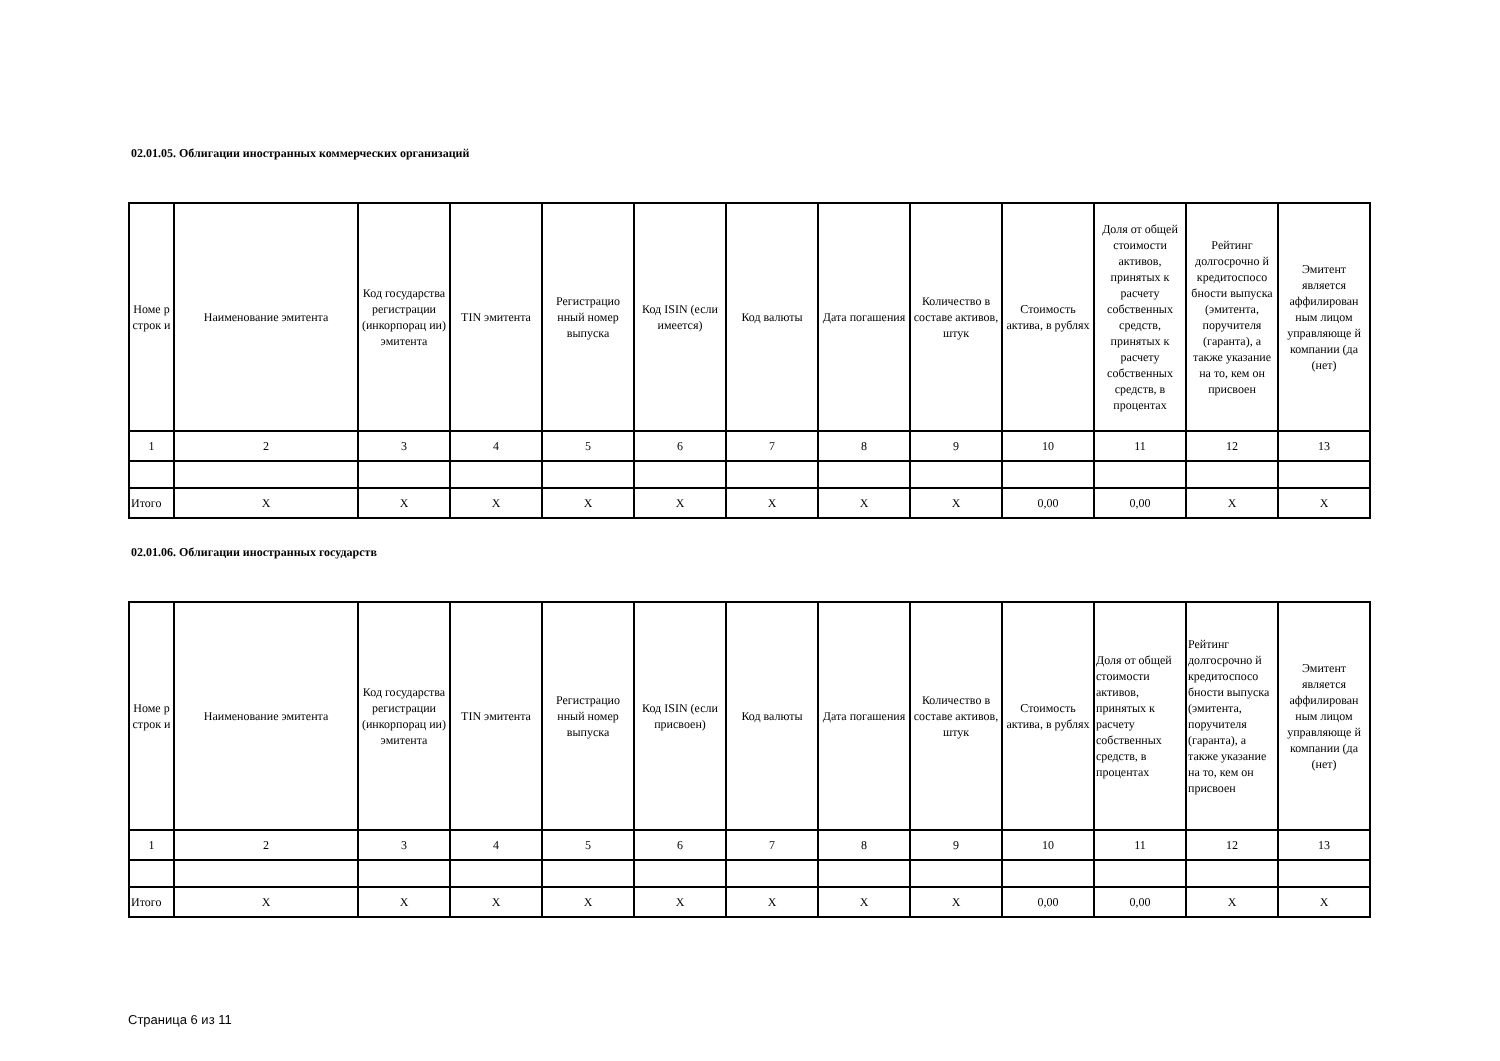02.01.05. Облигации иностранных коммерческих организаций
| Номе р строк и | Наименование эмитента | Код государства регистрации (инкорпорац ии) эмитента | TIN эмитента | Регистрацио нный номер выпуска | Код ISIN (если имеется) | Код валюты | Дата погашения | Количество в составе активов, штук | Стоимость актива, в рублях | Доля от общей стоимости активов, принятых к расчету собственных средств, принятых к расчету собственных средств, в процентах | Рейтинг долгосрочно й кредитоспосо бности выпуска (эмитента, поручителя (гаранта), а также указание на то, кем он присвоен | Эмитент является аффилирован ным лицом управляюще й компании (да (нет) |
| --- | --- | --- | --- | --- | --- | --- | --- | --- | --- | --- | --- | --- |
| 1 | 2 | 3 | 4 | 5 | 6 | 7 | 8 | 9 | 10 | 11 | 12 | 13 |
| Итого | X | X | X | X | X | X | X | X | 0,00 | 0,00 | X | X |
02.01.06. Облигации иностранных государств
| Номе р строк и | Наименование эмитента | Код государства регистрации (инкорпорац ии) эмитента | TIN эмитента | Регистрацио нный номер выпуска | Код ISIN (если присвоен) | Код валюты | Дата погашения | Количество в составе активов, штук | Стоимость актива, в рублях | Доля от общей стоимости активов, принятых к расчету собственных средств, в процентах | Рейтинг долгосрочно й кредитоспосо бности выпуска (эмитента, поручителя (гаранта), а также указание на то, кем он присвоен | Эмитент является аффилирован ным лицом управляюще й компании (да (нет) |
| --- | --- | --- | --- | --- | --- | --- | --- | --- | --- | --- | --- | --- |
| 1 | 2 | 3 | 4 | 5 | 6 | 7 | 8 | 9 | 10 | 11 | 12 | 13 |
| Итого | X | X | X | X | X | X | X | X | 0,00 | 0,00 | X | X |
Страница 6 из 11